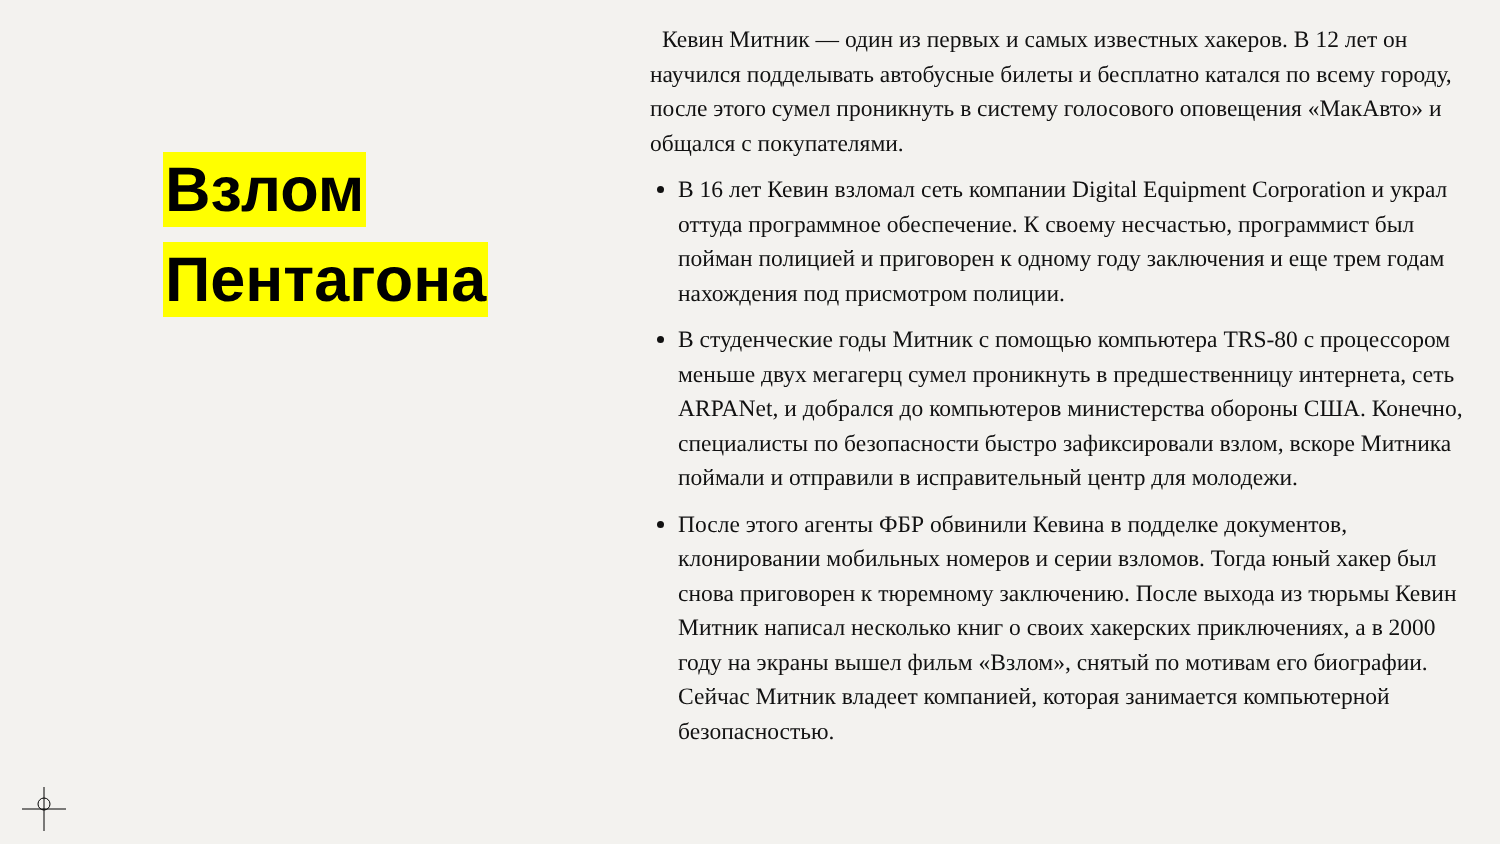Взлом
Пентагона
Кевин Митник — один из первых и самых известных хакеров. В 12 лет он научился подделывать автобусные билеты и бесплатно катался по всему городу, после этого сумел проникнуть в систему голосового оповещения «МакАвто» и общался с покупателями.
В 16 лет Кевин взломал сеть компании Digital Equipment Corporation и украл оттуда программное обеспечение. К своему несчастью, программист был пойман полицией и приговорен к одному году заключения и еще трем годам нахождения под присмотром полиции.
В студенческие годы Митник с помощью компьютера TRS-80 с процессором меньше двух мегагерц сумел проникнуть в предшественницу интернета, сеть ARPANet, и добрался до компьютеров министерства обороны США. Конечно, специалисты по безопасности быстро зафиксировали взлом, вскоре Митника поймали и отправили в исправительный центр для молодежи.
После этого агенты ФБР обвинили Кевина в подделке документов, клонировании мобильных номеров и серии взломов. Тогда юный хакер был снова приговорен к тюремному заключению. После выхода из тюрьмы Кевин Митник написал несколько книг о своих хакерских приключениях, а в 2000 году на экраны вышел фильм «Взлом», снятый по мотивам его биографии. Сейчас Митник владеет компанией, которая занимается компьютерной безопасностью.